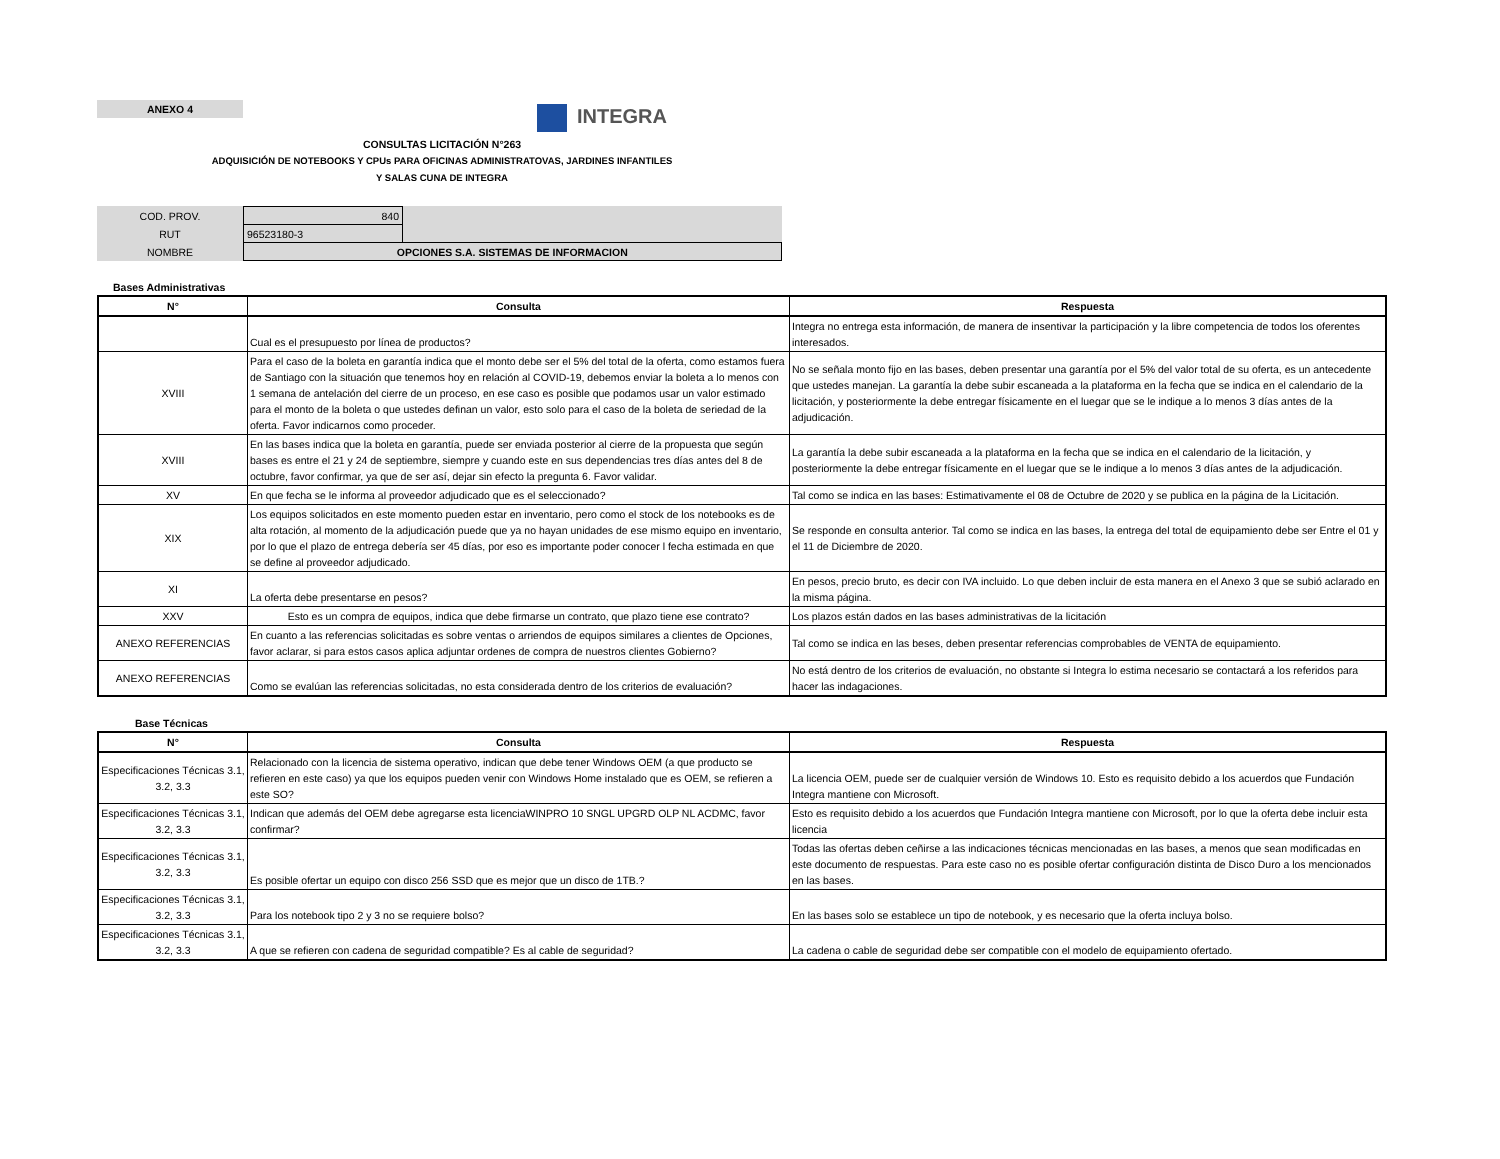ANEXO 4
INTEGRA
CONSULTAS LICITACIÓN N°263
ADQUISICIÓN DE NOTEBOOKS Y CPUs PARA OFICINAS ADMINISTRATOVAS, JARDINES INFANTILES
Y SALAS CUNA DE INTEGRA
| COD. PROV. | 840 | |
| RUT | 96523180-3 | |
| NOMBRE | OPCIONES S.A. SISTEMAS DE INFORMACION | |
Bases Administrativas
| N° | Consulta | Respuesta |
| --- | --- | --- |
| | Cual es el presupuesto por línea de productos? | Integra no entrega esta información, de manera de insentivar la participación y la libre competencia de todos los oferentes interesados. |
| XVIII | Para el caso de la boleta en garantía indica que el monto debe ser el 5% del total de la oferta, como estamos fuera de Santiago con la situación que tenemos hoy en relación al COVID-19, debemos enviar la boleta a lo menos con 1 semana de antelación del cierre de un proceso, en ese caso es posible que podamos usar un valor estimado para el monto de la boleta o que ustedes definan un valor, esto solo para el caso de la boleta de seriedad de la oferta. Favor indicarnos como proceder. | No se señala monto fijo en las bases, deben presentar una garantía por el 5% del valor total de su oferta, es un antecedente que ustedes manejan. La garantía la debe subir escaneada a la plataforma en la fecha que se indica en el calendario de la licitación, y posteriormente la debe entregar físicamente en el luegar que se le indique a lo menos 3 días antes de la adjudicación. |
| XVIII | En las bases indica que la boleta en garantía, puede ser enviada posterior al cierre de la propuesta que según bases es entre el 21 y 24 de septiembre, siempre y cuando este en sus dependencias tres días antes del 8 de octubre, favor confirmar, ya que de ser así, dejar sin efecto la pregunta 6. Favor validar. | La garantía la debe subir escaneada a la plataforma en la fecha que se indica en el calendario de la licitación, y posteriormente la debe entregar físicamente en el luegar que se le indique a lo menos 3 días antes de la adjudicación. |
| XV | En que fecha se le informa al proveedor adjudicado que es el seleccionado? | Tal como se indica en las bases: Estimativamente el 08 de Octubre de 2020 y se publica en la página de la Licitación. |
| XIX | Los equipos solicitados en este momento pueden estar en inventario, pero como el stock de los notebooks es de alta rotación, al momento de la adjudicación puede que ya no hayan unidades de ese mismo equipo en inventario, por lo que el plazo de entrega debería ser 45 días, por eso es importante poder conocer l fecha estimada en que se define al proveedor adjudicado. | Se responde en consulta anterior. Tal como se indica en las bases, la entrega del total de equipamiento debe ser Entre el 01 y el 11 de Diciembre de 2020. |
| XI | La oferta debe presentarse en pesos? | En pesos, precio bruto, es decir con IVA incluido. Lo que deben incluir de esta manera en el Anexo 3 que se subió aclarado en la misma página. |
| XXV | Esto es un compra de equipos, indica que debe firmarse un contrato, que plazo tiene ese contrato? | Los plazos están dados en las bases administrativas de la licitación |
| ANEXO REFERENCIAS | En cuanto a las referencias solicitadas es sobre ventas o arriendos de equipos similares a clientes de Opciones, favor aclarar, si para estos casos aplica adjuntar ordenes de compra de nuestros clientes Gobierno? | Tal como se indica en las beses, deben presentar referencias comprobables de VENTA de equipamiento. |
| ANEXO REFERENCIAS | Como se evalúan las referencias solicitadas, no esta considerada dentro de los criterios de evaluación? | No está dentro de los criterios de evaluación, no obstante si Integra lo estima necesario se contactará a los referidos para hacer las indagaciones. |
Base Técnicas
| N° | Consulta | Respuesta |
| --- | --- | --- |
| Especificaciones Técnicas 3.1, 3.2, 3.3 | Relacionado con la licencia de sistema operativo, indican que debe tener Windows OEM (a que producto se refieren en este caso) ya que los equipos pueden venir con Windows Home instalado que es OEM, se refieren a este SO? | La licencia OEM, puede ser de cualquier versión de Windows 10. Esto es requisito debido a los acuerdos que Fundación Integra mantiene con Microsoft. |
| Especificaciones Técnicas 3.1, 3.2, 3.3 | Indican que además del OEM debe agregarse esta licenciaWINPRO 10 SNGL UPGRD OLP NL ACDMC, favor confirmar? | Esto es requisito debido a los acuerdos que Fundación Integra mantiene con Microsoft, por lo que la oferta debe incluir esta licencia |
| Especificaciones Técnicas 3.1, 3.2, 3.3 | Es posible ofertar un equipo con disco 256 SSD que es mejor que un disco de 1TB.? | Todas las ofertas deben ceñirse a las indicaciones técnicas mencionadas en las bases, a menos que sean modificadas en este documento de respuestas. Para este caso no es posible ofertar configuración distinta de Disco Duro a los mencionados en las bases. |
| Especificaciones Técnicas 3.1, 3.2, 3.3 | Para los notebook tipo 2 y 3 no se requiere bolso? | En las bases solo se establece un tipo de notebook, y es necesario que la oferta incluya bolso. |
| Especificaciones Técnicas 3.1, 3.2, 3.3 | A que se refieren con cadena de seguridad compatible? Es al cable de seguridad? | La cadena o cable de seguridad debe ser compatible con el modelo de equipamiento ofertado. |